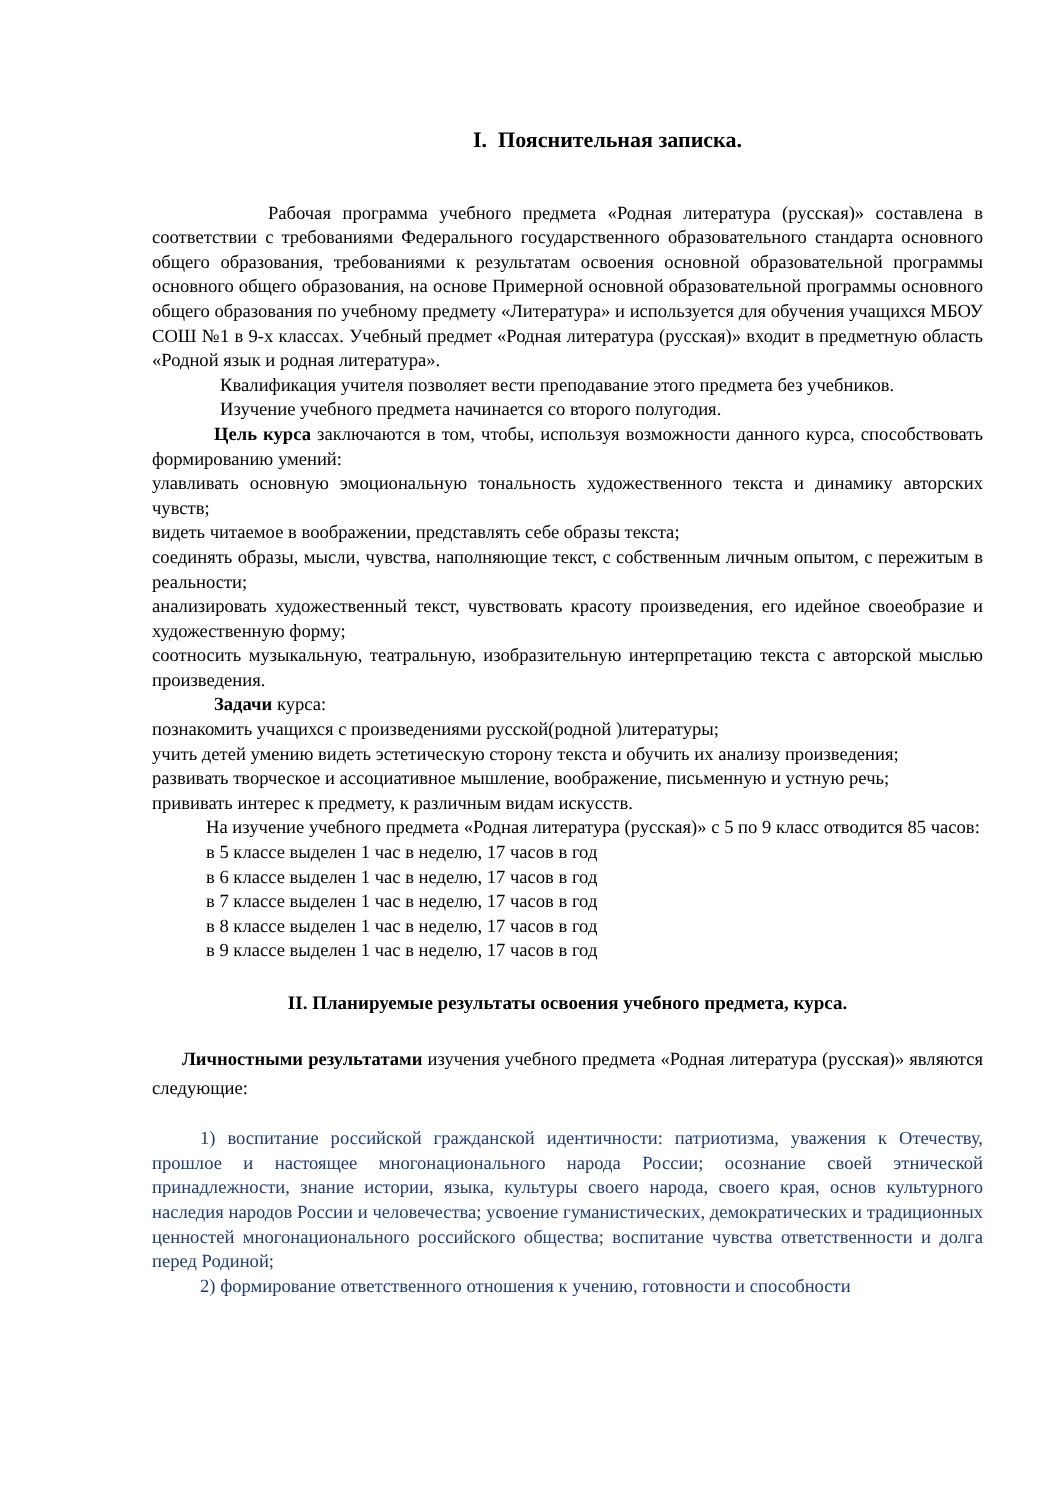I. Пояснительная записка.
Рабочая программа учебного предмета «Родная литература (русская)» составлена в соответствии с требованиями Федерального государственного образовательного стандарта основного общего образования, требованиями к результатам освоения основной образовательной программы основного общего образования, на основе Примерной основной образовательной программы основного общего образования по учебному предмету «Литература» и используется для обучения учащихся МБОУ СОШ №1 в 9-х классах. Учебный предмет «Родная литература (русская)» входит в предметную область «Родной язык и родная литература».
Квалификация учителя позволяет вести преподавание этого предмета без учебников.
Изучение учебного предмета начинается со второго полугодия.
Цель курса заключаются в том, чтобы, используя возможности данного курса, способствовать формированию умений:
улавливать основную эмоциональную тональность художественного текста и динамику авторских чувств;
видеть читаемое в воображении, представлять себе образы текста;
соединять образы, мысли, чувства, наполняющие текст, с собственным личным опытом, с пережитым в реальности;
анализировать художественный текст, чувствовать красоту произведения, его идейное своеобразие и художественную форму;
соотносить музыкальную, театральную, изобразительную интерпретацию текста с авторской мыслью произведения.
Задачи курса:
познакомить учащихся с произведениями русской(родной )литературы;
учить детей умению видеть эстетическую сторону текста и обучить их анализу произведения;
развивать творческое и ассоциативное мышление, воображение, письменную и устную речь;
прививать интерес к предмету, к различным видам искусств.
На изучение учебного предмета «Родная литература (русская)» с 5 по 9 класс отводится 85 часов:
в 5 классе выделен 1 час в неделю, 17 часов в год
в 6 классе выделен 1 час в неделю, 17 часов в год
в 7 классе выделен 1 час в неделю, 17 часов в год
в 8 классе выделен 1 час в неделю, 17 часов в год
в 9 классе выделен 1 час в неделю, 17 часов в год
II. Планируемые результаты освоения учебного предмета, курса.
Личностными результатами изучения учебного предмета «Родная литература (русская)» являются следующие:
1) воспитание российской гражданской идентичности: патриотизма, уважения к Отечеству, прошлое и настоящее многонационального народа России; осознание своей этнической принадлежности, знание истории, языка, культуры своего народа, своего края, основ культурного наследия народов России и человечества; усвоение гуманистических, демократических и традиционных ценностей многонационального российского общества; воспитание чувства ответственности и долга перед Родиной;
2) формирование ответственного отношения к учению, готовности и способности